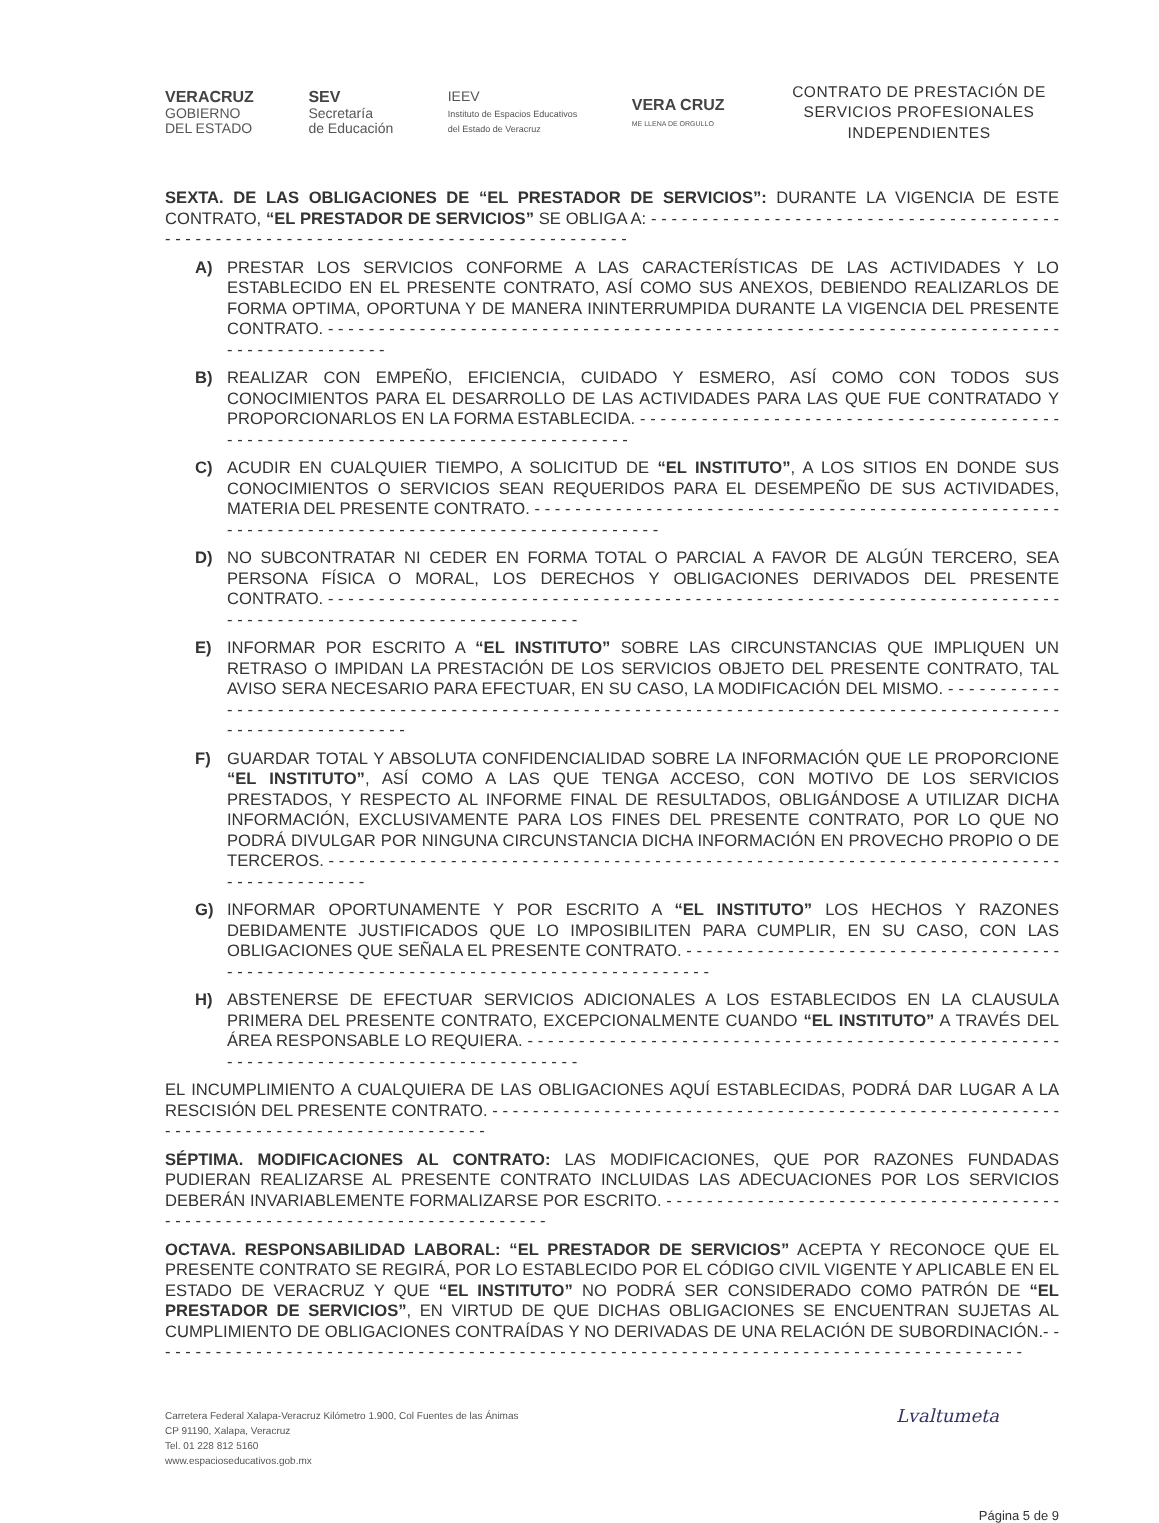VERACRUZ
GOBIERNO
DEL ESTADO
SEV
Secretaría
de Educación
IEEV
Instituto de Espacios Educativos
del Estado de Veracruz
VERA CRUZ
ME LLENA DE ORGULLO
CONTRATO DE PRESTACIÓN DE SERVICIOS PROFESIONALES INDEPENDIENTES
SEXTA. DE LAS OBLIGACIONES DE “EL PRESTADOR DE SERVICIOS”: DURANTE LA VIGENCIA DE ESTE CONTRATO, “EL PRESTADOR DE SERVICIOS” SE OBLIGA A: - - - - - - - - - - - - - - - - - - - - - - - - - - - - - - - - - - - - - - - - - - - - - - - - - - - - - - - - - - - - - - - - - - - - - - - - - - - - - - - - - - - - - -
A) PRESTAR LOS SERVICIOS CONFORME A LAS CARACTERÍSTICAS DE LAS ACTIVIDADES Y LO ESTABLECIDO EN EL PRESENTE CONTRATO, ASÍ COMO SUS ANEXOS, DEBIENDO REALIZARLOS DE FORMA OPTIMA, OPORTUNA Y DE MANERA ININTERRUMPIDA DURANTE LA VIGENCIA DEL PRESENTE CONTRATO. - - - - - - - - - - - - - - - - - - - - - - - - - - - - - - - - - - - - - - - - - - - - - - - - - - - - - - - - - - - - - - - - - - - - - - - - - - - - - - - - - - - - - - - -
B) REALIZAR CON EMPEÑO, EFICIENCIA, CUIDADO Y ESMERO, ASÍ COMO CON TODOS SUS CONOCIMIENTOS PARA EL DESARROLLO DE LAS ACTIVIDADES PARA LAS QUE FUE CONTRATADO Y PROPORCIONARLOS EN LA FORMA ESTABLECIDA. - - - - - - - - - - - - - - - - - - - - - - - - - - - - - - - - - - - - - - - - - - - - - - - - - - - - - - - - - - - - - - - - - - - - - - - - - - - - - - - - -
C) ACUDIR EN CUALQUIER TIEMPO, A SOLICITUD DE “EL INSTITUTO”, A LOS SITIOS EN DONDE SUS CONOCIMIENTOS O SERVICIOS SEAN REQUERIDOS PARA EL DESEMPEÑO DE SUS ACTIVIDADES, MATERIA DEL PRESENTE CONTRATO. - - - - - - - - - - - - - - - - - - - - - - - - - - - - - - - - - - - - - - - - - - - - - - - - - - - - - - - - - - - - - - - - - - - - - - - - - - - - - - - - - - - - - - - - - - - - - - -
D) NO SUBCONTRATAR NI CEDER EN FORMA TOTAL O PARCIAL A FAVOR DE ALGÚN TERCERO, SEA PERSONA FÍSICA O MORAL, LOS DERECHOS Y OBLIGACIONES DERIVADOS DEL PRESENTE CONTRATO. - - - - - - - - - - - - - - - - - - - - - - - - - - - - - - - - - - - - - - - - - - - - - - - - - - - - - - - - - - - - - - - - - - - - - - - - - - - - - - - - - - - - - - - - - - - - - - - - - - - - - - - - - - -
E) INFORMAR POR ESCRITO A “EL INSTITUTO” SOBRE LAS CIRCUNSTANCIAS QUE IMPLIQUEN UN RETRASO O IMPIDAN LA PRESTACIÓN DE LOS SERVICIOS OBJETO DEL PRESENTE CONTRATO, TAL AVISO SERA NECESARIO PARA EFECTUAR, EN SU CASO, LA MODIFICACIÓN DEL MISMO. - - - - - - - - - - - - - - - - - - - - - - - - - - - - - - - - - - - - - - - - - - - - - - - - - - - - - - - - - - - - - - - - - - - - - - - - - - - - - - - - - - - - - - - - - - - - - - - - - - - - - - - - - - - - - - -
F) GUARDAR TOTAL Y ABSOLUTA CONFIDENCIALIDAD SOBRE LA INFORMACIÓN QUE LE PROPORCIONE “EL INSTITUTO”, ASÍ COMO A LAS QUE TENGA ACCESO, CON MOTIVO DE LOS SERVICIOS PRESTADOS, Y RESPECTO AL INFORME FINAL DE RESULTADOS, OBLIGÁNDOSE A UTILIZAR DICHA INFORMACIÓN, EXCLUSIVAMENTE PARA LOS FINES DEL PRESENTE CONTRATO, POR LO QUE NO PODRÁ DIVULGAR POR NINGUNA CIRCUNSTANCIA DICHA INFORMACIÓN EN PROVECHO PROPIO O DE TERCEROS. - - - - - - - - - - - - - - - - - - - - - - - - - - - - - - - - - - - - - - - - - - - - - - - - - - - - - - - - - - - - - - - - - - - - - - - - - - - - - - - - - - - - - -
G) INFORMAR OPORTUNAMENTE Y POR ESCRITO A “EL INSTITUTO” LOS HECHOS Y RAZONES DEBIDAMENTE JUSTIFICADOS QUE LO IMPOSIBILITEN PARA CUMPLIR, EN SU CASO, CON LAS OBLIGACIONES QUE SEÑALA EL PRESENTE CONTRATO. - - - - - - - - - - - - - - - - - - - - - - - - - - - - - - - - - - - - - - - - - - - - - - - - - - - - - - - - - - - - - - - - - - - - - - - - - - - - - - - - - - - - -
H) ABSTENERSE DE EFECTUAR SERVICIOS ADICIONALES A LOS ESTABLECIDOS EN LA CLAUSULA PRIMERA DEL PRESENTE CONTRATO, EXCEPCIONALMENTE CUANDO “EL INSTITUTO” A TRAVÉS DEL ÁREA RESPONSABLE LO REQUIERA. - - - - - - - - - - - - - - - - - - - - - - - - - - - - - - - - - - - - - - - - - - - - - - - - - - - - - - - - - - - - - - - - - - - - - - - - - - - - - - - - - - - - - - -
EL INCUMPLIMIENTO A CUALQUIERA DE LAS OBLIGACIONES AQUÍ ESTABLECIDAS, PODRÁ DAR LUGAR A LA RESCISIÓN DEL PRESENTE CONTRATO. - - - - - - - - - - - - - - - - - - - - - - - - - - - - - - - - - - - - - - - - - - - - - - - - - - - - - - - - - - - - - - - - - - - - - - - - - - - - - - - - - - - - - - - -
SÉPTIMA. MODIFICACIONES AL CONTRATO: LAS MODIFICACIONES, QUE POR RAZONES FUNDADAS PUDIERAN REALIZARSE AL PRESENTE CONTRATO INCLUIDAS LAS ADECUACIONES POR LOS SERVICIOS DEBERÁN INVARIABLEMENTE FORMALIZARSE POR ESCRITO. - - - - - - - - - - - - - - - - - - - - - - - - - - - - - - - - - - - - - - - - - - - - - - - - - - - - - - - - - - - - - - - - - - - - - - - - - - - - -
OCTAVA. RESPONSABILIDAD LABORAL: “EL PRESTADOR DE SERVICIOS” ACEPTA Y RECONOCE QUE EL PRESENTE CONTRATO SE REGIRÁ, POR LO ESTABLECIDO POR EL CÓDIGO CIVIL VIGENTE Y APLICABLE EN EL ESTADO DE VERACRUZ Y QUE “EL INSTITUTO” NO PODRÁ SER CONSIDERADO COMO PATRÓN DE “EL PRESTADOR DE SERVICIOS”, EN VIRTUD DE QUE DICHAS OBLIGACIONES SE ENCUENTRAN SUJETAS AL CUMPLIMIENTO DE OBLIGACIONES CONTRAÍDAS Y NO DERIVADAS DE UNA RELACIÓN DE SUBORDINACIÓN.- - - - - - - - - - - - - - - - - - - - - - - - - - - - - - - - - - - - - - - - - - - - - - - - - - - - - - - - - - - - - - - - - - - - - - - - - - - - - - - - - - - - - - -
Carretera Federal Xalapa-Veracruz Kilómetro 1.900, Col Fuentes de las Ánimas
CP 91190, Xalapa, Veracruz
Tel. 01 228 812 5160
www.espacioseducativos.gob.mx
Lvaltumeta
Página 5 de 9